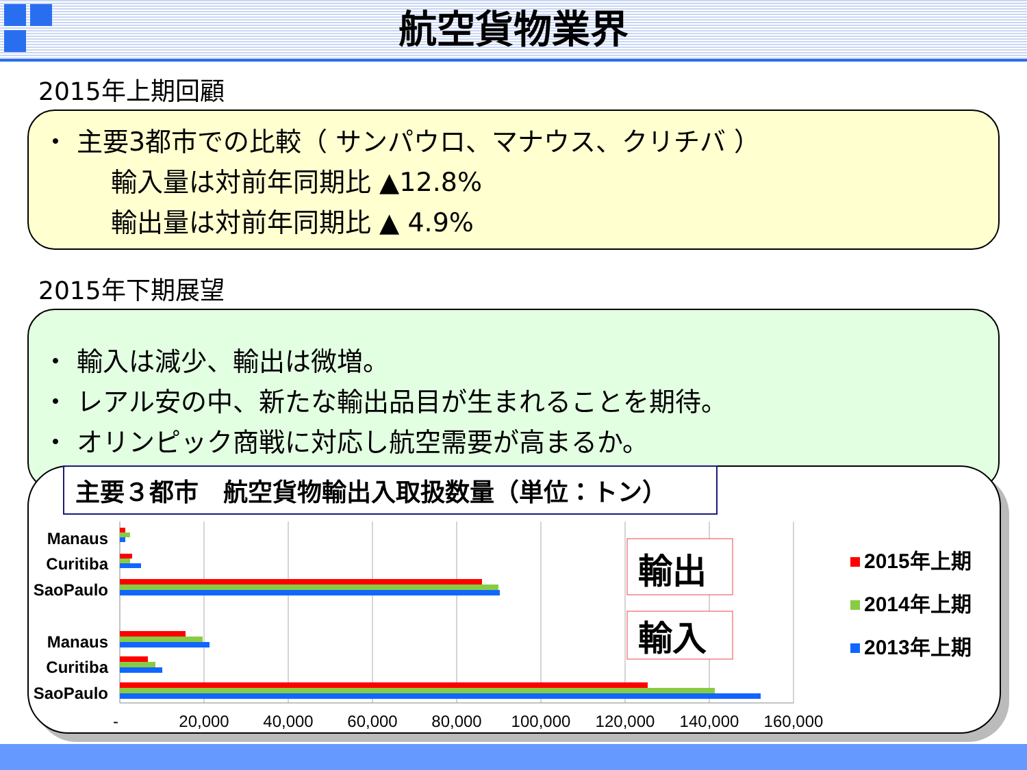航空貨物業界
2015年上期回顧
・ 主要3都市での比較（ サンパウロ、マナウス、クリチバ ）
輸入量は対前年同期比 ▲12.8%
輸出量は対前年同期比 ▲ 4.9%
2015年下期展望
・ 輸入は減少、輸出は微増。
・ レアル安の中、新たな輸出品目が生まれることを期待。
・ オリンピック商戦に対応し航空需要が高まるか。
主要３都市　航空貨物輸出入取扱数量（単位：トン）
Manaus
Curitiba
SaoPaulo
Manaus
Curitiba
SaoPaulo
-
20,000
40,000
60,000
80,000
100,000
120,000
140,000
160,000
輸出
輸入
2015年上期
2014年上期
2013年上期